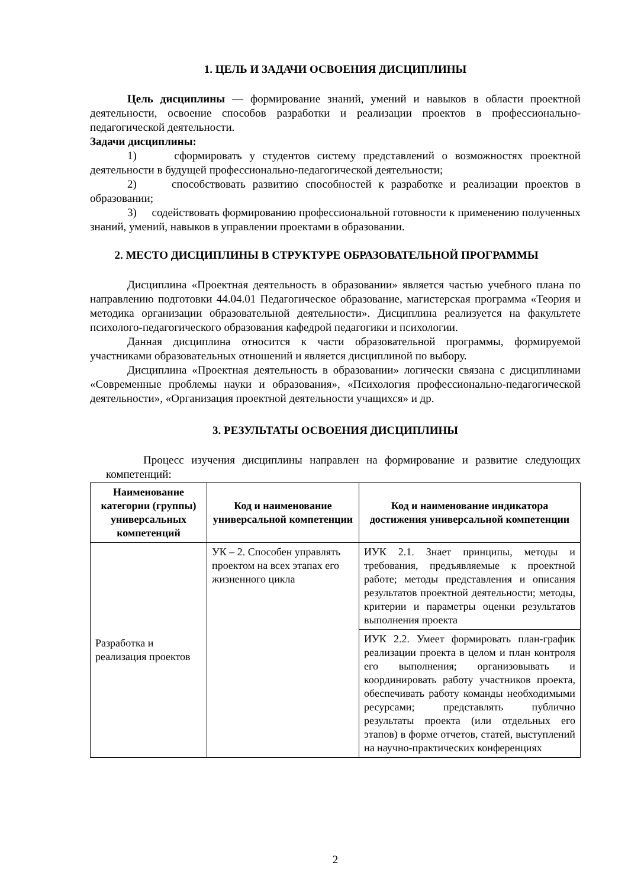1. ЦЕЛЬ И ЗАДАЧИ ОСВОЕНИЯ ДИСЦИПЛИНЫ
Цель дисциплины — формирование знаний, умений и навыков в области проектной деятельности, освоение способов разработки и реализации проектов в профессионально-педагогической деятельности.
Задачи дисциплины:
1) сформировать у студентов систему представлений о возможностях проектной деятельности в будущей профессионально-педагогической деятельности;
2) способствовать развитию способностей к разработке и реализации проектов в образовании;
3) содействовать формированию профессиональной готовности к применению полученных знаний, умений, навыков в управлении проектами в образовании.
2. МЕСТО ДИСЦИПЛИНЫ В СТРУКТУРЕ ОБРАЗОВАТЕЛЬНОЙ ПРОГРАММЫ
Дисциплина «Проектная деятельность в образовании» является частью учебного плана по направлению подготовки 44.04.01 Педагогическое образование, магистерская программа «Теория и методика организации образовательной деятельности». Дисциплина реализуется на факультете психолого-педагогического образования кафедрой педагогики и психологии.
Данная дисциплина относится к части образовательной программы, формируемой участниками образовательных отношений и является дисциплиной по выбору.
Дисциплина «Проектная деятельность в образовании» логически связана с дисциплинами «Современные проблемы науки и образования», «Психология профессионально-педагогической деятельности», «Организация проектной деятельности учащихся» и др.
3. РЕЗУЛЬТАТЫ ОСВОЕНИЯ ДИСЦИПЛИНЫ
Процесс изучения дисциплины направлен на формирование и развитие следующих компетенций:
| Наименование категории (группы) универсальных компетенций | Код и наименование универсальной компетенции | Код и наименование индикатора достижения универсальной компетенции |
| --- | --- | --- |
| Разработка и реализация проектов | УК – 2. Способен управлять проектом на всех этапах его жизненного цикла | ИУК 2.1. Знает принципы, методы и требования, предъявляемые к проектной работе; методы представления и описания результатов проектной деятельности; методы, критерии и параметры оценки результатов выполнения проекта |
| | | ИУК 2.2. Умеет формировать план-график реализации проекта в целом и план контроля его выполнения; организовывать и координировать работу участников проекта, обеспечивать работу команды необходимыми ресурсами; представлять публично результаты проекта (или отдельных его этапов) в форме отчетов, статей, выступлений на научно-практических конференциях |
2